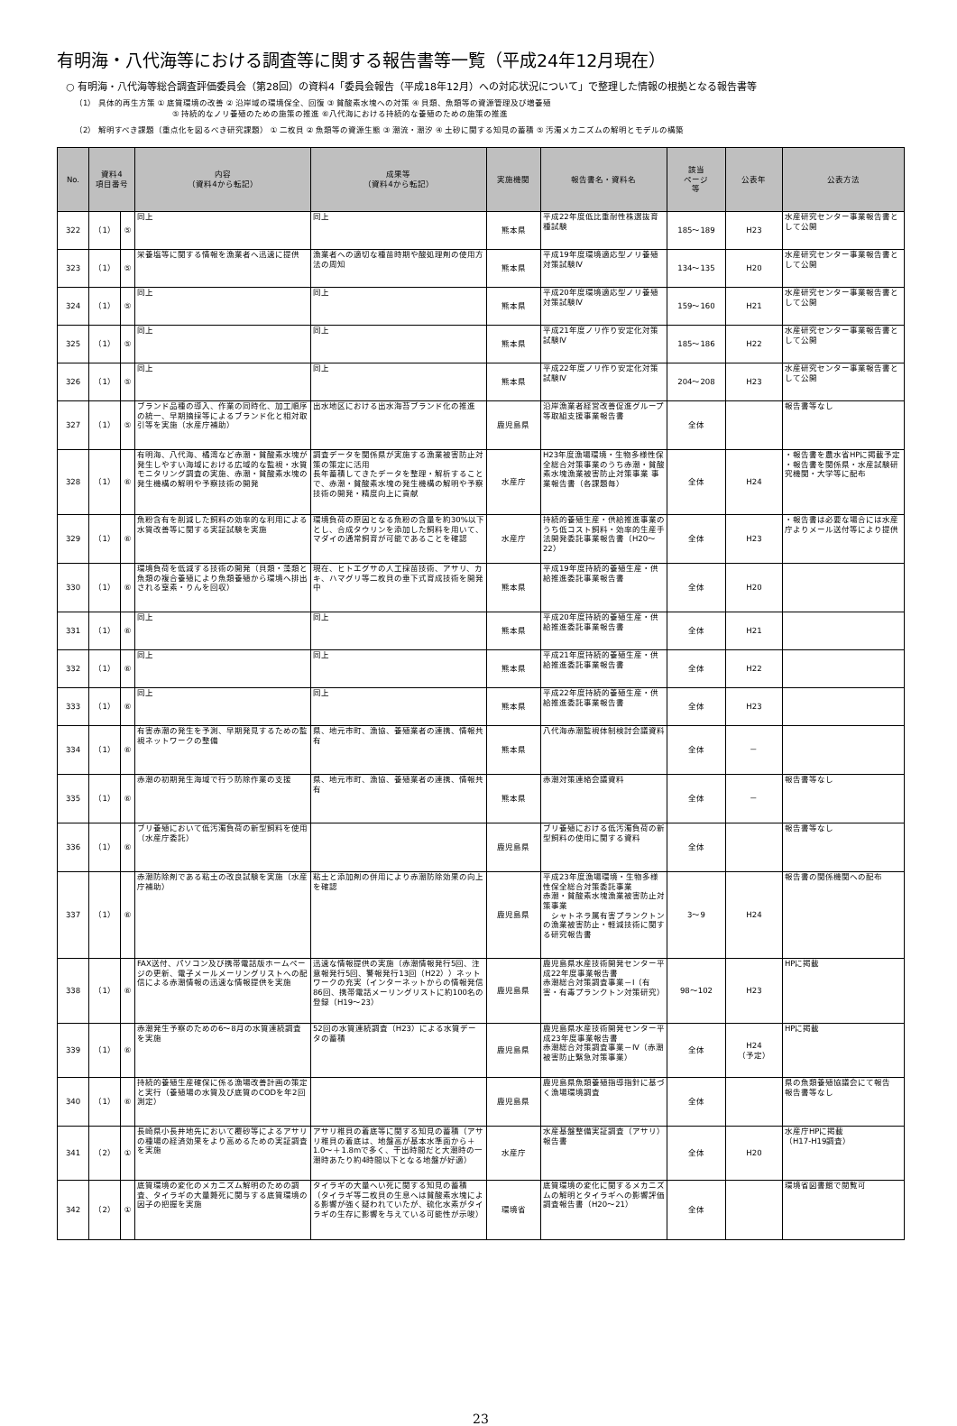有明海・八代海等における調査等に関する報告書等一覧（平成24年12月現在）
○ 有明海・八代海等総合調査評価委員会（第28回）の資料4「委員会報告（平成18年12月）への対応状況について」で整理した情報の根拠となる報告書等
（1） 具体的再生方策 ① 底質環境の改善 ② 沿岸域の環境保全、回復 ③ 貧酸素水塊への対策 ④ 貝類、魚類等の資源管理及び増養殖
　　　　　　　　　　　　⑤ 持続的なノリ養殖のための施策の推進 ⑥八代海における持続的な養殖のための施策の推進
（2） 解明すべき課題（重点化を図るべき研究課題） ① 二枚貝 ② 魚類等の資源生態 ③ 潮流・潮汐 ④ 土砂に関する知見の蓄積 ⑤ 汚濁メカニズムの解明とモデルの構築
| No. | 資料4 項目番号 | | 内容 （資料4から転記） | 成果等 （資料4から転記） | 実施機関 | 報告書名・資料名 | 該当 ページ 等 | 公表年 | 公表方法 |
| --- | --- | --- | --- | --- | --- | --- | --- | --- | --- |
| 322 | （1） | ⑤ | 同上 | 同上 | 熊本県 | 平成22年度低比重耐性株選抜育種試験 | 185～189 | H23 | 水産研究センター事業報告書として公開 |
| 323 | （1） | ⑤ | 栄養塩等に関する情報を漁業者へ迅速に提供 | 漁業者への適切な種苗時期や酸処理剤の使用方法の周知 | 熊本県 | 平成19年度環境適応型ノリ養殖対策試験Ⅳ | 134～135 | H20 | 水産研究センター事業報告書として公開 |
| 324 | （1） | ⑤ | 同上 | 同上 | 熊本県 | 平成20年度環境適応型ノリ養殖対策試験Ⅳ | 159～160 | H21 | 水産研究センター事業報告書として公開 |
| 325 | （1） | ⑤ | 同上 | 同上 | 熊本県 | 平成21年度ノリ作り安定化対策試験Ⅳ | 185～186 | H22 | 水産研究センター事業報告書として公開 |
| 326 | （1） | ⑤ | 同上 | 同上 | 熊本県 | 平成22年度ノリ作り安定化対策試験Ⅳ | 204～208 | H23 | 水産研究センター事業報告書として公開 |
| 327 | （1） | ⑤ | ブランド品種の導入、作業の同時化、加工順序の統一、早期摘採等によるブランド化と相対取引等を実施（水産庁補助） | 出水地区における出水海苔ブランド化の推進 | 鹿児島県 | 沿岸漁業者経営改善促進グループ等取組支援事業報告書 | 全体 | | 報告書等なし |
| 328 | （1） | ⑥ | 有明海、八代海、橘湾など赤潮・貧酸素水塊が発生しやすい海域における広域的な監視・水質モニタリング調査の実施、赤潮・貧酸素水塊の発生機構の解明や予察技術の開発 | 調査データを関係県が実施する漁業被害防止対策の策定に活用 長年蓄積してきたデータを整理・解析することで、赤潮・貧酸素水塊の発生機構の解明や予察技術の開発・精度向上に貢献 | 水産庁 | H23年度漁場環境・生物多様性保全総合対策事業のうち赤潮・貧酸素水塊漁業被害防止対策事業 事業報告書（各課題毎） | 全体 | H24 | ・報告書を農水省HPに掲載予定 ・報告書を関係県・水産試験研究機関・大学等に配布 |
| 329 | （1） | ⑥ | 魚粉含有を削減した飼料の効率的な利用による水質改善等に関する実証試験を実施 | 環境負荷の原因となる魚粉の含量を約30%以下とし、合成タウリンを添加した飼料を用いて、マダイの通常飼育が可能であることを確認 | 水産庁 | 持続的養殖生産・供給推進事業のうち低コスト飼料・効率的生産手法開発委託事業報告書（H20～22） | 全体 | H23 | ・報告書は必要な場合には水産庁よりメール送付等により提供 |
| 330 | （1） | ⑥ | 環境負荷を低減する技術の開発（貝類・藻類と魚類の複合養殖により魚類養殖から環境へ排出される窒素・りんを回収） | 現在、ヒトエグサの人工採苗技術、アサリ、カキ、ハマグリ等二枚貝の垂下式育成技術を開発中 | 熊本県 | 平成19年度持続的養殖生産・供給推進委託事業報告書 | 全体 | H20 | |
| 331 | （1） | ⑥ | 同上 | 同上 | 熊本県 | 平成20年度持続的養殖生産・供給推進委託事業報告書 | 全体 | H21 | |
| 332 | （1） | ⑥ | 同上 | 同上 | 熊本県 | 平成21年度持続的養殖生産・供給推進委託事業報告書 | 全体 | H22 | |
| 333 | （1） | ⑥ | 同上 | 同上 | 熊本県 | 平成22年度持続的養殖生産・供給推進委託事業報告書 | 全体 | H23 | |
| 334 | （1） | ⑥ | 有害赤潮の発生を予測、早期発見するための監視ネットワークの整備 | 県、地元市町、漁協、養殖業者の連携、情報共有 | 熊本県 | 八代海赤潮監視体制検討会議資料 | 全体 | － | |
| 335 | （1） | ⑥ | 赤潮の初期発生海域で行う防除作業の支援 | 県、地元市町、漁協、養殖業者の連携、情報共有 | 熊本県 | 赤潮対策連絡会議資料 | 全体 | － | 報告書等なし |
| 336 | （1） | ⑥ | ブリ養殖において低汚濁負荷の新型飼料を使用（水産庁委託） | | 鹿児島県 | ブリ養殖における低汚濁負荷の新型飼料の使用に関する資料 | 全体 | | 報告書等なし |
| 337 | （1） | ⑥ | 赤潮防除剤である粘土の改良試験を実施（水産庁補助） | 粘土と添加剤の併用により赤潮防除効果の向上を確認 | 鹿児島県 | 平成23年度漁場環境・生物多様性保全総合対策委託事業 赤潮・貧酸素水塊漁業被害防止対策事業 シャトネラ属有害プランクトンの漁業被害防止・軽減技術に関する研究報告書 | 3～9 | H24 | 報告書の関係機関への配布 |
| 338 | （1） | ⑥ | FAX送付、パソコン及び携帯電話版ホームページの更新、電子メールメーリングリストへの配信による赤潮情報の迅速な情報提供を実施 | 迅速な情報提供の実施（赤潮情報発行5回、注意報発行5回、警報発行13回（H22））ネットワークの充実（インターネットからの情報発信86回、携帯電話メーリングリストに約100名の登録（H19～23） | 鹿児島県 | 鹿児島県水産技術開発センター平成22年度事業報告書 赤潮総合対策調査事業－Ⅰ（有害・有毒プランクトン対策研究） | 98～102 | H23 | HPに掲載 |
| 339 | （1） | ⑥ | 赤潮発生予察のための6～8月の水質連続調査を実施 | 52回の水質連続調査（H23）による水質データの蓄積 | 鹿児島県 | 鹿児島県水産技術開発センター平成23年度事業報告書 赤潮総合対策調査事業－Ⅳ（赤潮被害防止緊急対策事業） | 全体 | H24 （予定） | HPに掲載 |
| 340 | （1） | ⑥ | 持続的養殖生産確保に係る漁場改善計画の策定と実行（養殖場の水質及び底質のCODを年2回測定） | | 鹿児島県 | 鹿児島県魚類養殖指導指針に基づく漁場環境調査 | 全体 | | 県の魚類養殖協議会にて報告 報告書等なし |
| 341 | （2） | ① | 長崎県小長井地先において覆砂等によるアサリの種場の経済効果をより高めるための実証調査を実施 | アサリ稚貝の着底等に関する知見の蓄積（アサリ稚貝の着底は、地盤高が基本水準面から＋1.0～＋1.8mで多く、干出時間だと大潮時の一潮時あたり約4時間以下となる地盤が好適） | 水産庁 | 水産基盤整備実証調査（アサリ）報告書 | 全体 | H20 | 水産庁HPに掲載 （H17-H19調査） |
| 342 | （2） | ① | 底質環境の変化のメカニズム解明のための調査、タイラギの大量斃死に関与する底質環境の因子の把握を実施 | タイラギの大量へい死に関する知見の蓄積 （タイラギ等二枚貝の生息へは貧酸素水塊による影響が強く疑われていたが、硫化水素がタイラギの生存に影響を与えている可能性が示唆） | 環境省 | 底質環境の変化に関するメカニズムの解明とタイラギへの影響評価調査報告書（H20～21） | 全体 | | 環境省図書館で閲覧可 |
23